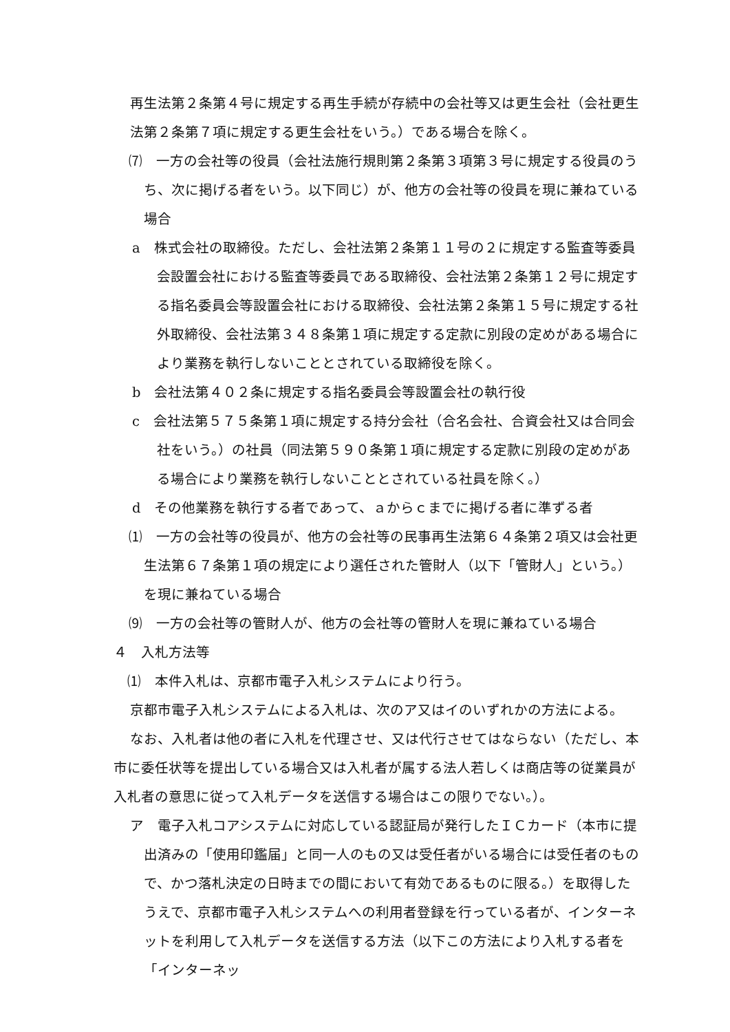再生法第２条第４号に規定する再生手続が存続中の会社等又は更生会社（会社更生法第２条第７項に規定する更生会社をいう。）である場合を除く。
⑺　一方の会社等の役員（会社法施行規則第２条第３項第３号に規定する役員のうち、次に掲げる者をいう。以下同じ）が、他方の会社等の役員を現に兼ねている場合
a　株式会社の取締役。ただし、会社法第２条第１１号の２に規定する監査等委員会設置会社における監査等委員である取締役、会社法第２条第１２号に規定する指名委員会等設置会社における取締役、会社法第２条第１５号に規定する社外取締役、会社法第３４８条第１項に規定する定款に別段の定めがある場合により業務を執行しないこととされている取締役を除く。
b　会社法第４０２条に規定する指名委員会等設置会社の執行役
c　会社法第５７５条第１項に規定する持分会社（合名会社、合資会社又は合同会社をいう。）の社員（同法第５９０条第１項に規定する定款に別段の定めがある場合により業務を執行しないこととされている社員を除く。）
d　その他業務を執行する者であって、ａからｃまでに掲げる者に準ずる者
⑴　一方の会社等の役員が、他方の会社等の民事再生法第６４条第２項又は会社更生法第６７条第１項の規定により選任された管財人（以下「管財人」という。）を現に兼ねている場合
⑼　一方の会社等の管財人が、他方の会社等の管財人を現に兼ねている場合
４　入札方法等
⑴　本件入札は、京都市電子入札システムにより行う。
京都市電子入札システムによる入札は、次のア又はイのいずれかの方法による。
なお、入札者は他の者に入札を代理させ、又は代行させてはならない（ただし、本市に委任状等を提出している場合又は入札者が属する法人若しくは商店等の従業員が入札者の意思に従って入札データを送信する場合はこの限りでない。）。
ア　電子入札コアシステムに対応している認証局が発行したＩＣカード（本市に提出済みの「使用印鑑届」と同一人のもの又は受任者がいる場合には受任者のもので、かつ落札決定の日時までの間において有効であるものに限る。）を取得したうえで、京都市電子入札システムへの利用者登録を行っている者が、インターネットを利用して入札データを送信する方法（以下この方法により入札する者を「インターネッ